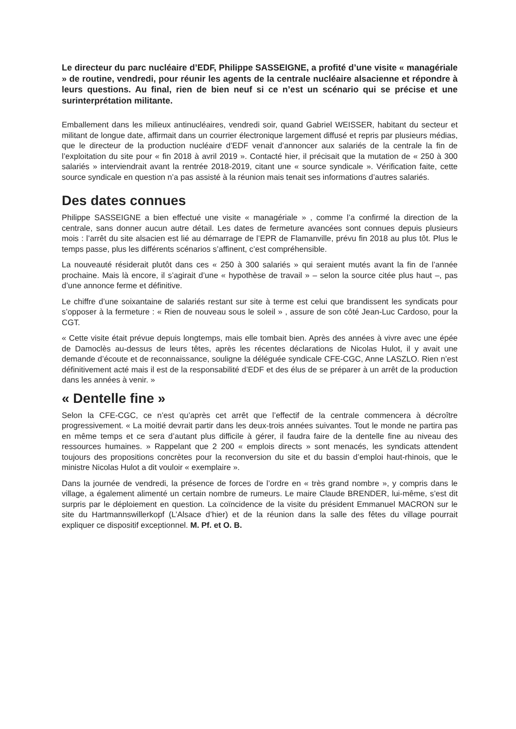Le directeur du parc nucléaire d’EDF, Philippe SASSEIGNE, a profité d’une visite « managériale » de routine, vendredi, pour réunir les agents de la centrale nucléaire alsacienne et répondre à leurs questions. Au final, rien de bien neuf si ce n’est un scénario qui se précise et une surinterprétation militante.
Emballement dans les milieux antinucléaires, vendredi soir, quand Gabriel WEISSER, habitant du secteur et militant de longue date, affirmait dans un courrier électronique largement diffusé et repris par plusieurs médias, que le directeur de la production nucléaire d’EDF venait d’annoncer aux salariés de la centrale la fin de l’exploitation du site pour « fin 2018 à avril 2019 ». Contacté hier, il précisait que la mutation de « 250 à 300 salariés » interviendrait avant la rentrée 2018-2019, citant une « source syndicale ». Vérification faite, cette source syndicale en question n’a pas assisté à la réunion mais tenait ses informations d’autres salariés.
Des dates connues
Philippe SASSEIGNE a bien effectué une visite « managériale » , comme l’a confirmé la direction de la centrale, sans donner aucun autre détail. Les dates de fermeture avancées sont connues depuis plusieurs mois : l’arrêt du site alsacien est lié au démarrage de l’EPR de Flamanville, prévu fin 2018 au plus tôt. Plus le temps passe, plus les différents scénarios s’affinent, c’est compréhensible.
La nouveauté résiderait plutôt dans ces « 250 à 300 salariés » qui seraient mutés avant la fin de l’année prochaine. Mais là encore, il s’agirait d’une « hypothèse de travail » – selon la source citée plus haut –, pas d’une annonce ferme et définitive.
Le chiffre d’une soixantaine de salariés restant sur site à terme est celui que brandissent les syndicats pour s’opposer à la fermeture : « Rien de nouveau sous le soleil » , assure de son côté Jean-Luc Cardoso, pour la CGT.
« Cette visite était prévue depuis longtemps, mais elle tombait bien. Après des années à vivre avec une épée de Damoclès au-dessus de leurs têtes, après les récentes déclarations de Nicolas Hulot, il y avait une demande d’écoute et de reconnaissance, souligne la déléguée syndicale CFE-CGC, Anne LASZLO. Rien n’est définitivement acté mais il est de la responsabilité d’EDF et des élus de se préparer à un arrêt de la production dans les années à venir. »
« Dentelle fine »
Selon la CFE-CGC, ce n’est qu’après cet arrêt que l’effectif de la centrale commencera à décroître progressivement. « La moitié devrait partir dans les deux-trois années suivantes. Tout le monde ne partira pas en même temps et ce sera d’autant plus difficile à gérer, il faudra faire de la dentelle fine au niveau des ressources humaines. » Rappelant que 2 200 « emplois directs » sont menacés, les syndicats attendent toujours des propositions concrètes pour la reconversion du site et du bassin d’emploi haut-rhinois, que le ministre Nicolas Hulot a dit vouloir « exemplaire ».
Dans la journée de vendredi, la présence de forces de l’ordre en « très grand nombre », y compris dans le village, a également alimenté un certain nombre de rumeurs. Le maire Claude BRENDER, lui-même, s’est dit surpris par le déploiement en question. La coïncidence de la visite du président Emmanuel MACRON sur le site du Hartmannswillerkopf (L’Alsace d’hier) et de la réunion dans la salle des fêtes du village pourrait expliquer ce dispositif exceptionnel. M. Pf. et O. B.